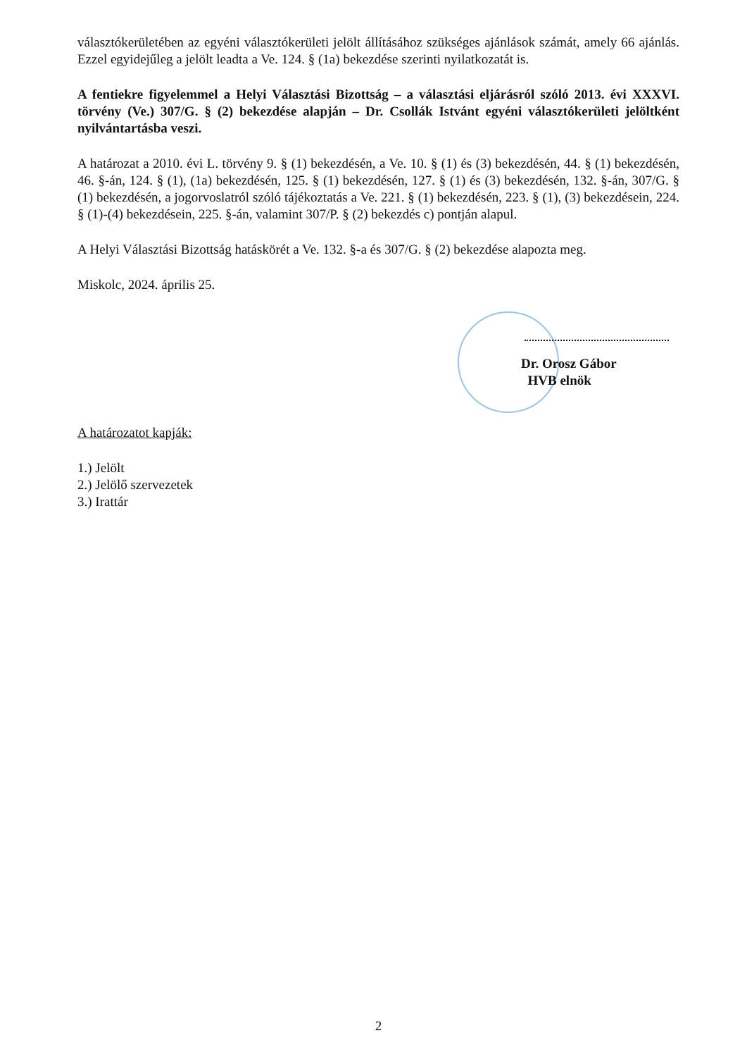választókerületében az egyéni választókerületi jelölt állításához szükséges ajánlások számát, amely 66 ajánlás. Ezzel egyidejűleg a jelölt leadta a Ve. 124. § (1a) bekezdése szerinti nyilatkozatát is.
A fentiekre figyelemmel a Helyi Választási Bizottság – a választási eljárásról szóló 2013. évi XXXVI. törvény (Ve.) 307/G. § (2) bekezdése alapján – Dr. Csollák Istvánt egyéni választókerületi jelöltként nyilvántartásba veszi.
A határozat a 2010. évi L. törvény 9. § (1) bekezdésén, a Ve. 10. § (1) és (3) bekezdésén, 44. § (1) bekezdésén, 46. §-án, 124. § (1), (1a) bekezdésén, 125. § (1) bekezdésén, 127. § (1) és (3) bekezdésén, 132. §-án, 307/G. § (1) bekezdésén, a jogorvoslatról szóló tájékoztatás a Ve. 221. § (1) bekezdésén, 223. § (1), (3) bekezdésein, 224. § (1)-(4) bekezdésein, 225. §-án, valamint 307/P. § (2) bekezdés c) pontján alapul.
A Helyi Választási Bizottság hatáskörét a Ve. 132. §-a és 307/G. § (2) bekezdése alapozta meg.
Miskolc, 2024. április 25.
Dr. Orosz Gábor
HVB elnök
A határozatot kapják:
1.) Jelölt
2.) Jelölő szervezetek
3.) Irattár
2